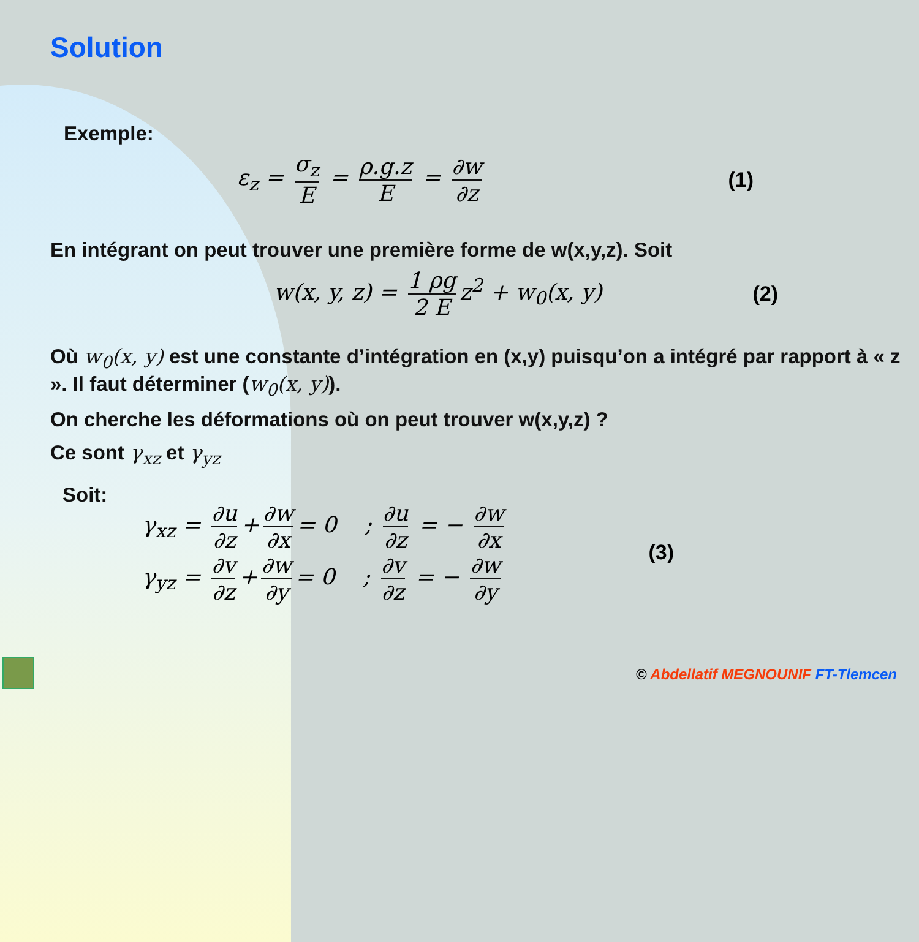Solution
Exemple:
ε<sub>z</sub> = σ<sub>z</sub> E = ρ.g.z E = ∂w ∂z (1)
En intégrant on peut trouver une première forme de w(x,y,z). Soit
w(x, y, z) = 1 ρg 2 E z<sup>2</sup> + w<sub>0</sub>(x, y) (2)
Où w<sub>0</sub>(x, y) est une constante d’intégration en (x,y) puisqu’on a intégré par rapport à « z ». Il faut déterminer (w<sub>0</sub>(x, y)).
On cherche les déformations où on peut trouver w(x,y,z) ?
Ce sont γ<sub>xz</sub> et γ<sub>yz</sub>
Soit:
γ<sub>xz</sub> = ∂u ∂z + ∂w ∂x = 0 ; ∂u ∂z = − ∂w ∂x
γ<sub>yz</sub> = ∂v ∂z + ∂w ∂y = 0 ; ∂v ∂z = − ∂w ∂y
(3)
© Abdellatif MEGNOUNIF FT-Tlemcen